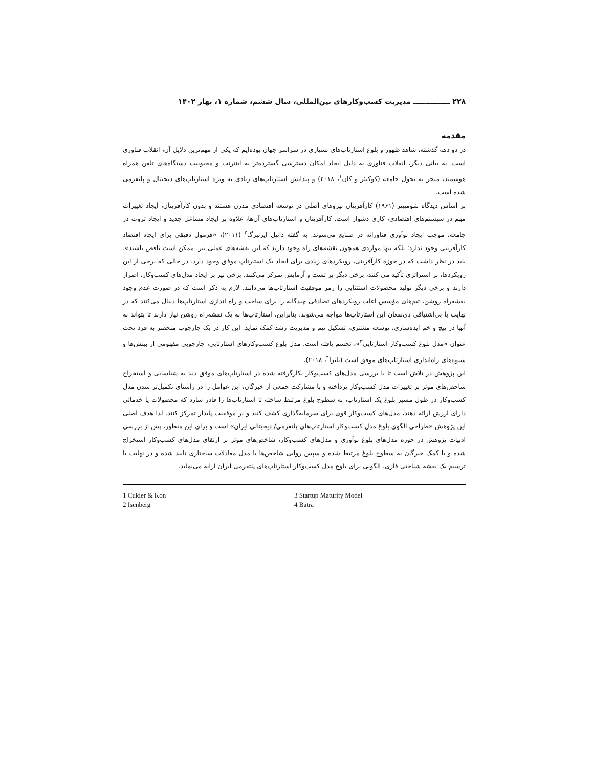۲۲۸ ـــــــــــــــ مدیریت کسب‌وکارهای بین‌المللی، سال ششم، شماره ۱، بهار ۱۴۰۲
مقدمه
در دو دهه گذشته، شاهد ظهور و بلوغ استارتاپ‌های بسیاری در سراسر جهان بوده‌ایم که یکی از مهم‌ترین دلایل آن، انقلاب فناوری است. به بیانی دیگر، انقلاب فناوری به دلیل ایجاد امکان دسترسی گسترده‌تر به اینترنت و محبوبیت دستگاه‌های تلفن همراه هوشمند، منجر به تحول جامعه (کوکیئر و کان<sup>۱</sup>، ۲۰۱۸) و پیدایش استارتاپ‌های زیادی به ویژه استارتاپ‌های دیجیتال و پلتفرمی شده است.
بر اساس دیدگاه شومپیتر (۱۹۶۱) کارآفرینان نیروهای اصلی در توسعه اقتصادی مدرن هستند و بدون کارآفرینان، ایجاد تغییرات مهم در سیستم‌های اقتصادی، کاری دشوار است. کارآفرینان و استارتاپ‌های آن‌ها، علاوه بر ایجاد مشاغل جدید و ایجاد ثروت در جامعه، موجب ایجاد نوآوری فناورانه در صنایع می‌شوند. به گفته دانیل ایزنبرگ<sup>۲</sup> (۲۰۱۱)، «فرمول دقیقی برای ایجاد اقتصاد کارآفرینی وجود ندارد؛ بلکه تنها مواردی همچون نقشه‌های راه وجود دارند که این نقشه‌های عملی نیز، ممکن است ناقص باشند». باید در نظر داشت که در حوزه کارآفرینی، رویکردهای زیادی برای ایجاد یک استارتاپ موفق وجود دارد. در حالی که برخی از این رویکردها، بر استراتژی تأکید می کنند، برخی دیگر بر تست و آزمایش تمرکز می‌کنند. برخی نیز بر ایجاد مدل‌های کسب‌وکار، اصرار دارند و برخی دیگر تولید محصولات استثنایی را رمز موفقیت استارتاپ‌ها می‌دانند. لازم به ذکر است که در صورت عدم وجود نقشه‌راه روشن، تیم‌های مؤسس اغلب رویکردهای تصادفی چندگانه را برای ساخت و راه اندازی استارتاپ‌ها دنبال می‌کنند که در نهایت با بی‌اشتیاقی ذی‌نفعان این استارتاپ‌ها مواجه می‌شوند. بنابراین، استارتاپ‌ها به یک نقشه‌راه روشن نیاز دارند تا بتواند به آنها در پیچ و خم ایده‌سازی، توسعه مشتری، تشکیل تیم و مدیریت رشد کمک نماید. این کار در یک چارچوب منحصر به فرد تحت عنوان «مدل بلوغ کسب‌وکار استارتاپی<sup>۳</sup>»، تجسم یافته است. مدل بلوغ کسب‌وکارهای استارتاپی، چارچوبی مفهومی از بینش‌ها و شیوه‌های راه‌اندازی استارتاپ‌های موفق است (باترا<sup>۴</sup>، ۲۰۱۸).
این پژوهش در تلاش است تا با بررسی مدل‌های کسب‌وکار بکارگرفته شده در استارتاپ‌های موفق دنیا به شناسایی و استخراج شاخص‌های موثر بر تغییرات مدل کسب‌وکار پرداخته و با مشارکت جمعی از خبرگان، این عوامل را در راستای تکمیل‌تر شدن مدل کسب‌وکار در طول مسیر بلوغ یک استارتاپ، به سطوح بلوغ مرتبط ساخته تا استارتاپ‌ها را قادر سازد که محصولات یا خدماتی دارای ارزش ارائه دهند، مدل‌های کسب‌وکار قوی برای سرمایه‌گذاری کشف کنند و بر موفقیت پایدار تمرکز کنند. لذا هدف اصلی این پژوهش «طراحی الگوی بلوغ مدل کسب‌وکار استارتاپ‌های پلتفرمی/ دیجیتالی ایران» است و برای این منظور، پس از بررسی ادبیات پژوهش در حوزه مدل‌های بلوغ نوآوری و مدل‌های کسب‌وکار، شاخص‌های موثر بر ارتقای مدل‌های کسب‌وکار استخراج شده و با کمک خبرگان به سطوح بلوغ مرتبط شده و سپس روایی شاخص‌ها با مدل معادلات ساختاری تایید شده و در نهایت با ترسیم یک نقشه شناختی فازی، الگویی برای بلوغ مدل کسب‌وکار استارتاپ‌های پلتفرمی ایران ارایه می‌نماید.
1 Cukier & Kon
2 Isenberg
3 Startup Maturity Model
4 Batra